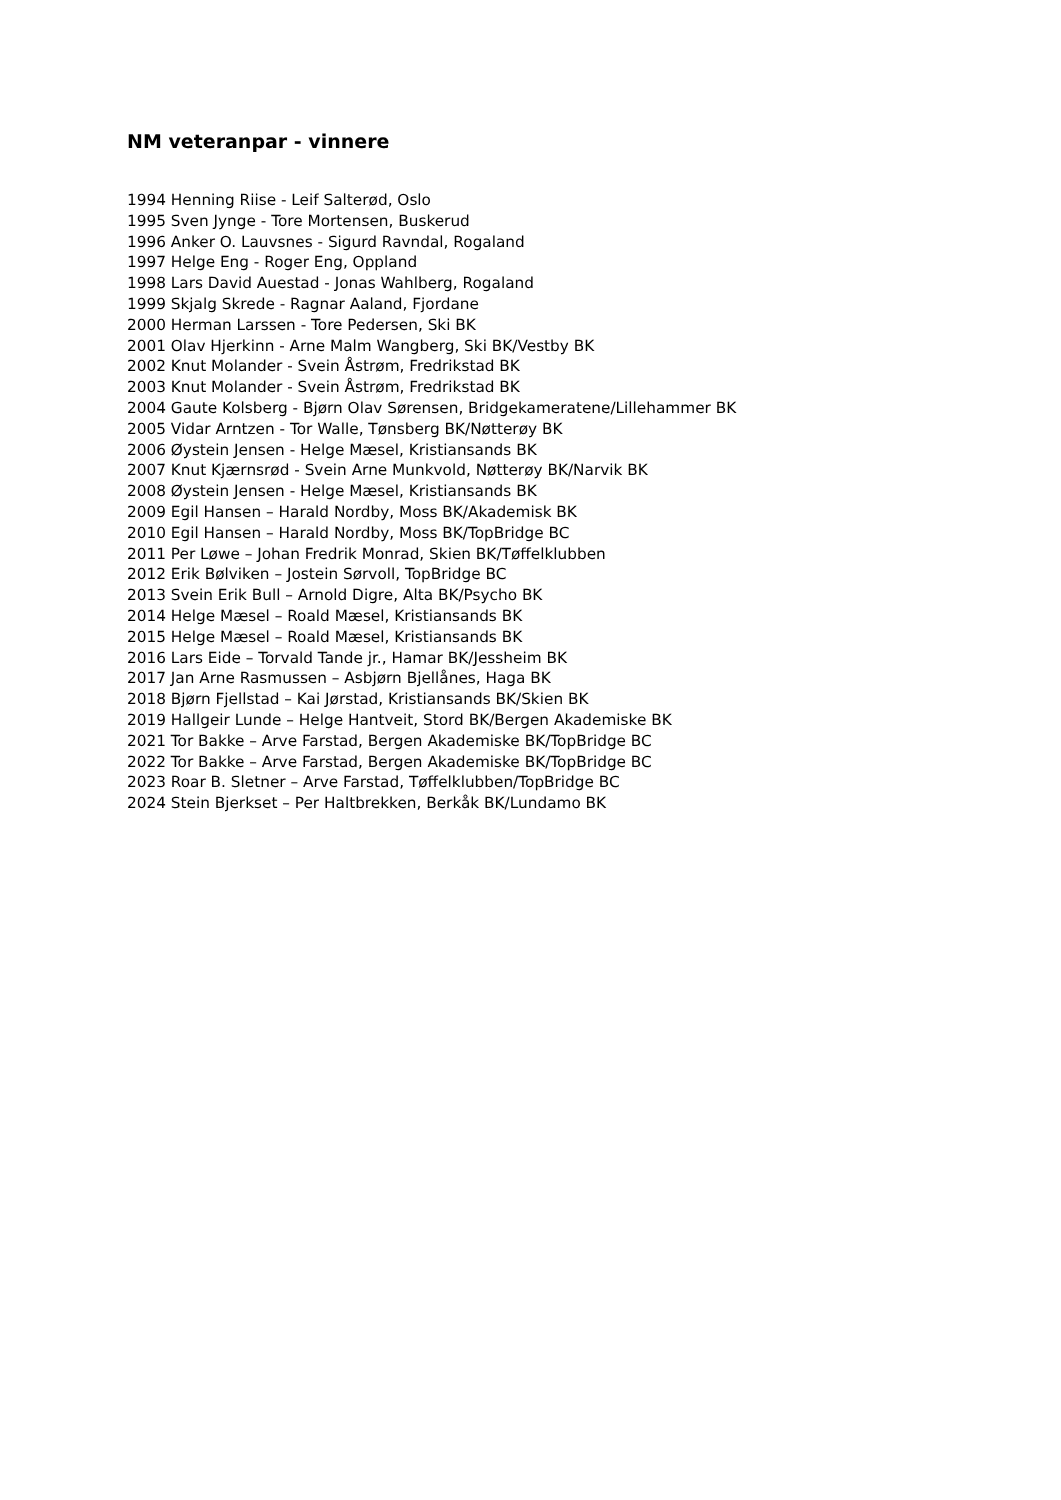NM veteranpar - vinnere
1994 Henning Riise - Leif Salterød, Oslo
1995 Sven Jynge - Tore Mortensen, Buskerud
1996 Anker O. Lauvsnes - Sigurd Ravndal, Rogaland
1997 Helge Eng - Roger Eng, Oppland
1998 Lars David Auestad - Jonas Wahlberg, Rogaland
1999 Skjalg Skrede - Ragnar Aaland, Fjordane
2000 Herman Larssen - Tore Pedersen, Ski BK
2001 Olav Hjerkinn - Arne Malm Wangberg, Ski BK/Vestby BK
2002 Knut Molander - Svein Åstrøm, Fredrikstad BK
2003 Knut Molander - Svein Åstrøm, Fredrikstad BK
2004 Gaute Kolsberg - Bjørn Olav Sørensen, Bridgekameratene/Lillehammer BK
2005 Vidar Arntzen - Tor Walle, Tønsberg BK/Nøtterøy BK
2006 Øystein Jensen - Helge Mæsel, Kristiansands BK
2007 Knut Kjærnsrød - Svein Arne Munkvold, Nøtterøy BK/Narvik BK
2008 Øystein Jensen - Helge Mæsel, Kristiansands BK
2009 Egil Hansen – Harald Nordby, Moss BK/Akademisk BK
2010 Egil Hansen – Harald Nordby, Moss BK/TopBridge BC
2011 Per Løwe – Johan Fredrik Monrad, Skien BK/Tøffelklubben
2012 Erik Bølviken – Jostein Sørvoll, TopBridge BC
2013 Svein Erik Bull – Arnold Digre, Alta BK/Psycho BK
2014 Helge Mæsel – Roald Mæsel, Kristiansands BK
2015 Helge Mæsel – Roald Mæsel, Kristiansands BK
2016 Lars Eide – Torvald Tande jr., Hamar BK/Jessheim BK
2017 Jan Arne Rasmussen – Asbjørn Bjellånes, Haga BK
2018 Bjørn Fjellstad – Kai Jørstad, Kristiansands BK/Skien BK
2019 Hallgeir Lunde – Helge Hantveit, Stord BK/Bergen Akademiske BK
2021 Tor Bakke – Arve Farstad, Bergen Akademiske BK/TopBridge BC
2022 Tor Bakke – Arve Farstad, Bergen Akademiske BK/TopBridge BC
2023 Roar B. Sletner – Arve Farstad, Tøffelklubben/TopBridge BC
2024 Stein Bjerkset – Per Haltbrekken, Berkåk BK/Lundamo BK